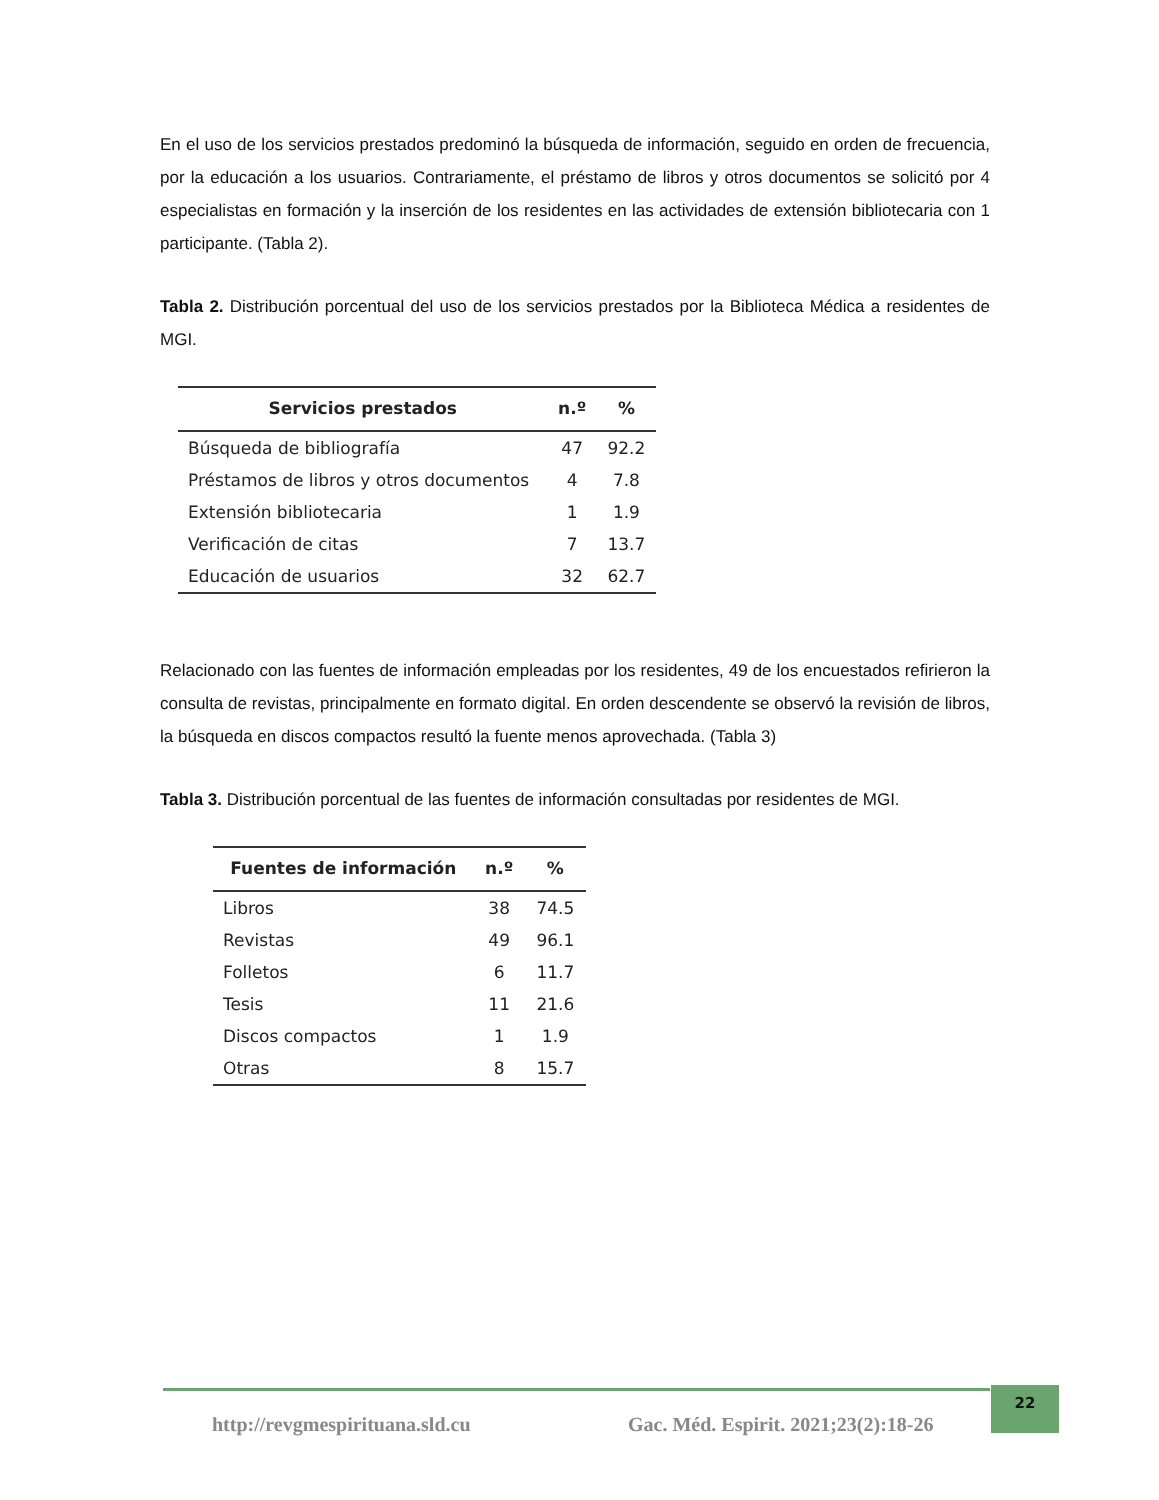En el uso de los servicios prestados predominó la búsqueda de información, seguido en orden de frecuencia, por la educación a los usuarios. Contrariamente, el préstamo de libros y otros documentos se solicitó por 4 especialistas en formación y la inserción de los residentes en las actividades de extensión bibliotecaria con 1 participante. (Tabla 2).
Tabla 2. Distribución porcentual del uso de los servicios prestados por la Biblioteca Médica a residentes de MGI.
| Servicios prestados | n.º | % |
| --- | --- | --- |
| Búsqueda de bibliografía | 47 | 92.2 |
| Préstamos de libros y otros documentos | 4 | 7.8 |
| Extensión bibliotecaria | 1 | 1.9 |
| Verificación de citas | 7 | 13.7 |
| Educación de usuarios | 32 | 62.7 |
Relacionado con las fuentes de información empleadas por los residentes, 49 de los encuestados refirieron la consulta de revistas, principalmente en formato digital. En orden descendente se observó la revisión de libros, la búsqueda en discos compactos resultó la fuente menos aprovechada. (Tabla 3)
Tabla 3. Distribución porcentual de las fuentes de información consultadas por residentes de MGI.
| Fuentes de información | n.º | % |
| --- | --- | --- |
| Libros | 38 | 74.5 |
| Revistas | 49 | 96.1 |
| Folletos | 6 | 11.7 |
| Tesis | 11 | 21.6 |
| Discos compactos | 1 | 1.9 |
| Otras | 8 | 15.7 |
http://revgmespirituana.sld.cu
Gac. Méd. Espirit. 2021;23(2):18-26
22